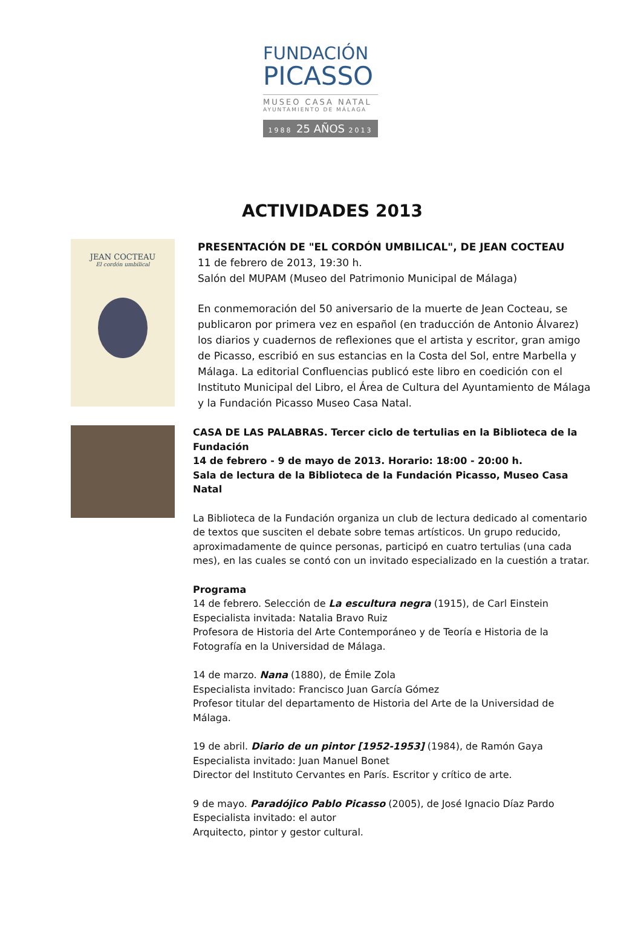FUNDACIÓN
PICASSO
MUSEO CASA NATAL
AYUNTAMIENTO DE MÁLAGA
1988 25 AÑOS 2013
ACTIVIDADES 2013
JEAN COCTEAU
El cordón umbilical
PRESENTACIÓN DE "EL CORDÓN UMBILICAL", DE JEAN COCTEAU
11 de febrero de 2013, 19:30 h.
Salón del MUPAM (Museo del Patrimonio Municipal de Málaga)
En conmemoración del 50 aniversario de la muerte de Jean Cocteau, se publicaron por primera vez en español (en traducción de Antonio Álvarez) los diarios y cuadernos de reflexiones que el artista y escritor, gran amigo de Picasso, escribió en sus estancias en la Costa del Sol, entre Marbella y Málaga. La editorial Confluencias publicó este libro en coedición con el Instituto Municipal del Libro, el Área de Cultura del Ayuntamiento de Málaga y la Fundación Picasso Museo Casa Natal.
CASA DE LAS PALABRAS. Tercer ciclo de tertulias en la Biblioteca de la Fundación
14 de febrero - 9 de mayo de 2013. Horario: 18:00 - 20:00 h.
Sala de lectura de la Biblioteca de la Fundación Picasso, Museo Casa Natal
La Biblioteca de la Fundación organiza un club de lectura dedicado al comentario de textos que susciten el debate sobre temas artísticos. Un grupo reducido, aproximadamente de quince personas, participó en cuatro tertulias (una cada mes), en las cuales se contó con un invitado especializado en la cuestión a tratar.
Programa
14 de febrero. Selección de La escultura negra (1915), de Carl Einstein
Especialista invitada: Natalia Bravo Ruiz
Profesora de Historia del Arte Contemporáneo y de Teoría e Historia de la Fotografía en la Universidad de Málaga.
14 de marzo. Nana (1880), de Émile Zola
Especialista invitado: Francisco Juan García Gómez
Profesor titular del departamento de Historia del Arte de la Universidad de Málaga.
19 de abril. Diario de un pintor [1952-1953] (1984), de Ramón Gaya
Especialista invitado: Juan Manuel Bonet
Director del Instituto Cervantes en París. Escritor y crítico de arte.
9 de mayo. Paradójico Pablo Picasso (2005), de José Ignacio Díaz Pardo
Especialista invitado: el autor
Arquitecto, pintor y gestor cultural.